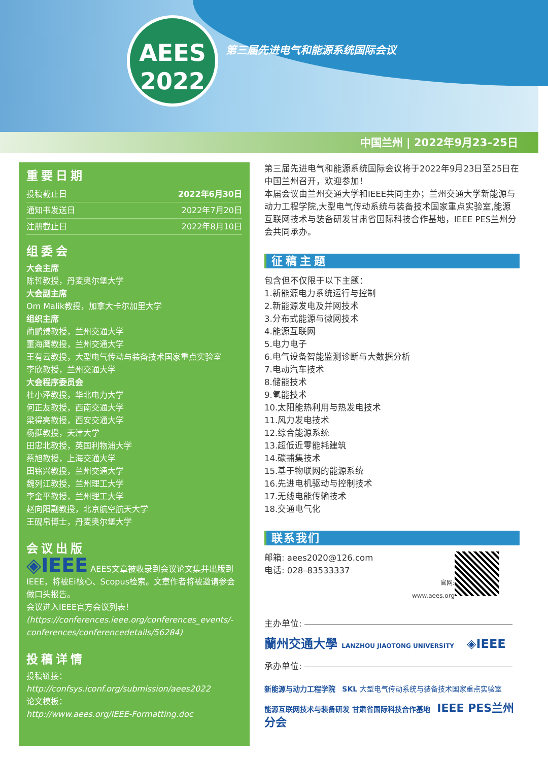AEES
2022
第三届先进电气和能源系统国际会议
中国兰州 | 2022年9月23–25日
重要日期
| 投稿截止日 | 2022年6月30日 |
| 通知书发送日 | 2022年7月20日 |
| 注册截止日 | 2022年8月10日 |
组委会
大会主席
陈哲教授，丹麦奥尔堡大学
大会副主席
Om Malik教授，加拿大卡尔加里大学
组织主席
蔺鹏臻教授，兰州交通大学
董海鹰教授，兰州交通大学
王有云教授，大型电气传动与装备技术国家重点实验室
李欣教授，兰州交通大学
大会程序委员会
杜小泽教授，华北电力大学
何正友教授，西南交通大学
梁得亮教授，西安交通大学
杨挺教授，天津大学
田忠北教授，英国利物浦大学
蔡旭教授，上海交通大学
田铭兴教授，兰州交通大学
魏列江教授，兰州理工大学
李金平教授，兰州理工大学
赵向阳副教授，北京航空航天大学
王砚帛博士，丹麦奥尔堡大学
会议出版
◈IEEE AEES文章被收录到会议论文集并出版到IEEE，将被Ei核心、Scopus检索。文章作者将被邀请参会做口头报告。
会议进入IEEE官方会议列表！
(https://conferences.ieee.org/conferences_events/-conferences/conferencedetails/56284)
投稿详情
投稿链接：
http://confsys.iconf.org/submission/aees2022
论文模板：
http://www.aees.org/IEEE-Formatting.doc
第三届先进电气和能源系统国际会议将于2022年9月23日至25日在中国兰州召开，欢迎参加！
本届会议由兰州交通大学和IEEE共同主办；兰州交通大学新能源与动力工程学院,大型电气传动系统与装备技术国家重点实验室,能源互联网技术与装备研发甘肃省国际科技合作基地，IEEE PES兰州分会共同承办。
征稿主题
包含但不仅限于以下主题：
1.新能源电力系统运行与控制
2.新能源发电及并网技术
3.分布式能源与微网技术
4.能源互联网
5.电力电子
6.电气设备智能监测诊断与大数据分析
7.电动汽车技术
8.储能技术
9.氢能技术
10.太阳能热利用与热发电技术
11.风力发电技术
12.综合能源系统
13.超低近零能耗建筑
14.碳捕集技术
15.基于物联网的能源系统
16.先进电机驱动与控制技术
17.无线电能传输技术
18.交通电气化
联系我们
邮箱: aees2020@126.com
电话: 028–83533337
官网:
www.aees.org
主办单位:
蘭州交通大學 LANZHOU JIAOTONG UNIVERSITY ◈IEEE
承办单位:
新能源与动力工程学院 SKL 大型电气传动系统与装备技术国家重点实验室
能源互联网技术与装备研发 甘肃省国际科技合作基地 IEEE PES兰州分会